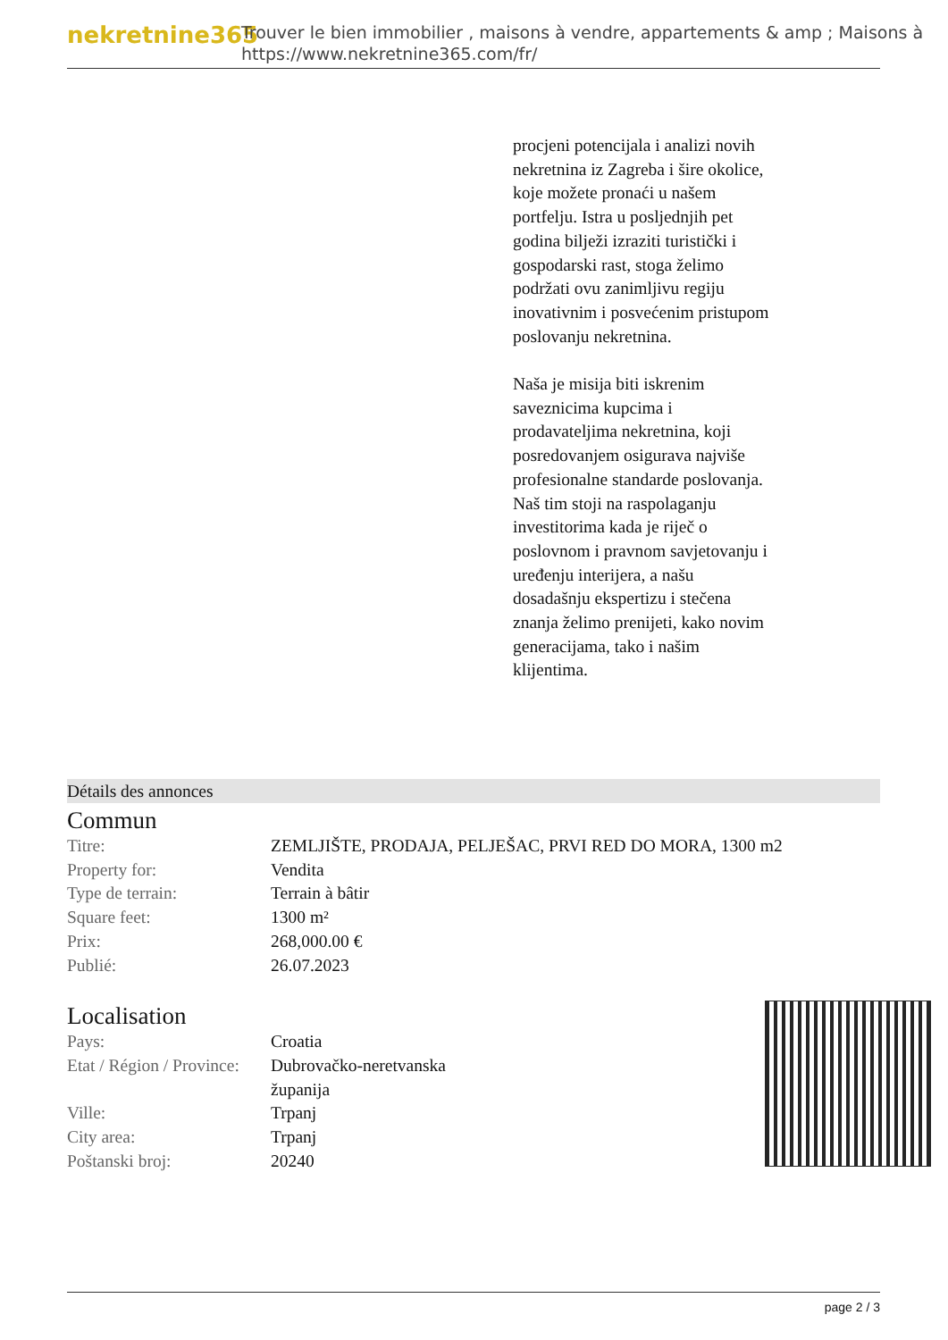nekretnine365
Trouver le bien immobilier , maisons à vendre, appartements & amp ; Maisons à
https://www.nekretnine365.com/fr/
procjeni potencijala i analizi novih nekretnina iz Zagreba i šire okolice, koje možete pronaći u našem portfelju. Istra u posljednjih pet godina bilježi izraziti turistički i gospodarski rast, stoga želimo podržati ovu zanimljivu regiju inovativnim i posvećenim pristupom poslovanju nekretnina.
Naša je misija biti iskrenim saveznicima kupcima i prodavateljima nekretnina, koji posredovanjem osigurava najviše profesionalne standarde poslovanja.
Naš tim stoji na raspolaganju investitorima kada je riječ o poslovnom i pravnom savjetovanju i uređenju interijera, a našu dosadašnju ekspertizu i stečena znanja želimo prenijeti, kako novim generacijama, tako i našim klijentima.
Détails des annonces
Commun
| Titre: | ZEMLJIŠTE, PRODAJA, PELJEŠAC, PRVI RED DO MORA, 1300 m2 |
| Property for: | Vendita |
| Type de terrain: | Terrain à bâtir |
| Square feet: | 1300 m² |
| Prix: | 268,000.00 € |
| Publié: | 26.07.2023 |
Localisation
| Pays: | Croatia |
| Etat / Région / Province: | Dubrovačko-neretvanska županija |
| Ville: | Trpanj |
| City area: | Trpanj |
| Poštanski broj: | 20240 |
page 2 / 3